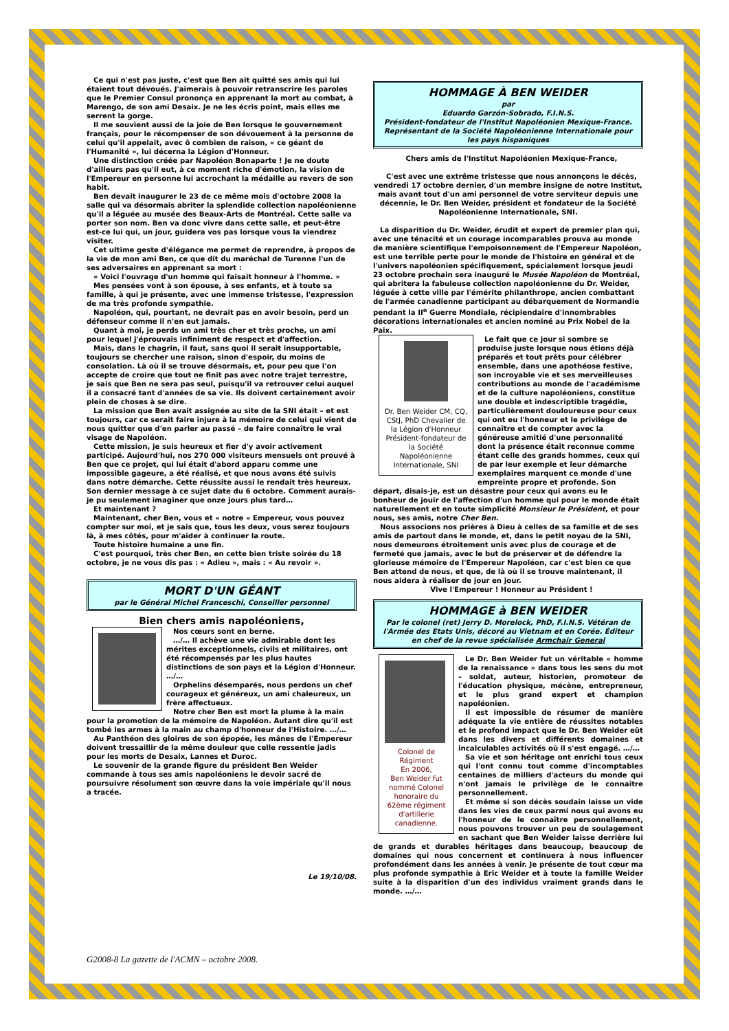Ce qui n'est pas juste, c'est que Ben ait quitté ses amis qui lui étaient tout dévoués. J'aimerais à pouvoir retranscrire les paroles que le Premier Consul prononça en apprenant la mort au combat, à Marengo, de son ami Desaix. Je ne les écris point, mais elles me serrent la gorge.
Il me souvient aussi de la joie de Ben lorsque le gouvernement français, pour le récompenser de son dévouement à la personne de celui qu'il appelait, avec ô combien de raison, « ce géant de l'Humanité », lui décerna la Légion d'Honneur.
Une distinction créée par Napoléon Bonaparte ! Je ne doute d'ailleurs pas qu'il eut, à ce moment riche d'émotion, la vision de l'Empereur en personne lui accrochant la médaille au revers de son habit.
Ben devait inaugurer le 23 de ce même mois d'octobre 2008 la salle qui va désormais abriter la splendide collection napoléonienne qu'il a léguée au musée des Beaux-Arts de Montréal. Cette salle va porter son nom. Ben va donc vivre dans cette salle, et peut-être est-ce lui qui, un jour, guidera vos pas lorsque vous la viendrez visiter.
Cet ultime geste d'élégance me permet de reprendre, à propos de la vie de mon ami Ben, ce que dit du maréchal de Turenne l'un de ses adversaires en apprenant sa mort :
« Voici l'ouvrage d'un homme qui faisait honneur à l'homme. »
Mes pensées vont à son épouse, à ses enfants, et à toute sa famille, à qui je présente, avec une immense tristesse, l'expression de ma très profonde sympathie.
Napoléon, qui, pourtant, ne devrait pas en avoir besoin, perd un défenseur comme il n'en eut jamais.
Quant à moi, je perds un ami très cher et très proche, un ami pour lequel j'éprouvais infiniment de respect et d'affection.
Mais, dans le chagrin, il faut, sans quoi il serait insupportable, toujours se chercher une raison, sinon d'espoir, du moins de consolation. Là où il se trouve désormais, et, pour peu que l'on accepte de croire que tout ne finit pas avec notre trajet terrestre, je sais que Ben ne sera pas seul, puisqu'il va retrouver celui auquel il a consacré tant d'années de sa vie. Ils doivent certainement avoir plein de choses à se dire.
La mission que Ben avait assignée au site de la SNI était – et est toujours, car ce serait faire injure à la mémoire de celui qui vient de nous quitter que d'en parler au passé – de faire connaître le vrai visage de Napoléon.
Cette mission, je suis heureux et fier d'y avoir activement participé. Aujourd'hui, nos 270 000 visiteurs mensuels ont prouvé à Ben que ce projet, qui lui était d'abord apparu comme une impossible gageure, a été réalisé, et que nous avons été suivis dans notre démarche. Cette réussite aussi le rendait très heureux. Son dernier message à ce sujet date du 6 octobre. Comment aurais-je pu seulement imaginer que onze jours plus tard…
Et maintenant ?
Maintenant, cher Ben, vous et « notre » Empereur, vous pouvez compter sur moi, et je sais que, tous les deux, vous serez toujours là, à mes côtés, pour m'aider à continuer la route.
Toute histoire humaine a une fin.
C'est pourquoi, très cher Ben, en cette bien triste soirée du 18 octobre, je ne vous dis pas : « Adieu », mais : « Au revoir ».
MORT D'UN GÉANT
par le Général Michel Franceschi, Conseiller personnel
Bien chers amis napoléoniens,
Nos cœurs sont en berne.
…/… Il achève une vie admirable dont les mérites exceptionnels, civils et militaires, ont été récompensés par les plus hautes distinctions de son pays et la Légion d'Honneur. …/…
Orphelins désemparés, nous perdons un chef courageux et généreux, un ami chaleureux, un frère affectueux.
Notre cher Ben est mort la plume à la main pour la promotion de la mémoire de Napoléon. Autant dire qu'il est tombé les armes à la main au champ d'honneur de l'Histoire. …/…
Au Panthéon des gloires de son épopée, les mânes de l'Empereur doivent tressaillir de la même douleur que celle ressentie jadis pour les morts de Desaix, Lannes et Duroc.
Le souvenir de la grande figure du président Ben Weider commande à tous ses amis napoléoniens le devoir sacré de poursuivre résolument son œuvre dans la voie impériale qu'il nous a tracée.
Le 19/10/08.
HOMMAGE À BEN WEIDER
par
Eduardo Garzón-Sobrado, F.I.N.S.
Président-fondateur de l'Institut Napoléonien Mexique-France. Représentant de la Société Napoléonienne Internationale pour les pays hispaniques
Chers amis de l'Institut Napoléonien Mexique-France,
C'est avec une extrême tristesse que nous annonçons le décès, vendredi 17 octobre dernier, d'un membre insigne de notre Institut, mais avant tout d'un ami personnel de votre serviteur depuis une décennie, le Dr. Ben Weider, président et fondateur de la Société Napoléonienne Internationale, SNI.
La disparition du Dr. Weider, érudit et expert de premier plan qui, avec une ténacité et un courage incomparables prouva au monde de manière scientifique l'empoisonnement de l'Empereur Napoléon, est une terrible perte pour le monde de l'histoire en général et de l'univers napoléonien spécifiquement, spécialement lorsque jeudi 23 octobre prochain sera inauguré le Musée Napoléon de Montréal, qui abritera la fabuleuse collection napoléonienne du Dr. Weider, léguée à cette ville par l'émérite philanthrope, ancien combattant de l'armée canadienne participant au débarquement de Normandie pendant la II<sup>e</sup> Guerre Mondiale, récipiendaire d'innombrables décorations internationales et ancien nominé au Prix Nobel de la Paix.
Dr. Ben Weider CM, CQ, CStJ, PhD Chevalier de la Légion d'Honneur Président-fondateur de la Société Napoléonienne Internationale, SNI
Le fait que ce jour si sombre se produise juste lorsque nous étions déjà préparés et tout prêts pour célébrer ensemble, dans une apothéose festive, son incroyable vie et ses merveilleuses contributions au monde de l'académisme et de la culture napoléoniens, constitue une double et indescriptible tragédie, particulièrement douloureuse pour ceux qui ont eu l'honneur et le privilège de connaître et de compter avec la généreuse amitié d'une personnalité dont la présence était reconnue comme étant celle des grands hommes, ceux qui de par leur exemple et leur démarche exemplaires marquent ce monde d'une empreinte propre et profonde. Son départ, disais-je, est un désastre pour ceux qui avons eu le bonheur de jouir de l'affection d'un homme qui pour le monde était naturellement et en toute simplicité Monsieur le Président, et pour nous, ses amis, notre Cher Ben.
Nous associons nos prières à Dieu à celles de sa famille et de ses amis de partout dans le monde, et, dans le petit noyau de la SNI, nous demeurons étroitement unis avec plus de courage et de fermeté que jamais, avec le but de préserver et de défendre la glorieuse mémoire de l'Empereur Napoléon, car c'est bien ce que Ben attend de nous, et que, de là où il se trouve maintenant, il nous aidera à réaliser de jour en jour.
Vive l'Empereur ! Honneur au Président !
HOMMAGE à BEN WEIDER
Par le colonel (ret) Jerry D. Morelock, PhD, F.I.N.S. Vétéran de l'Armée des Etats Unis, décoré au Vietnam et en Corée. Éditeur en chef de la revue spécialisée Armchair General
Colonel de Régiment
En 2006,
Ben Weider fut nommé Colonel honoraire du 62ème régiment d'artillerie canadienne.
Le Dr. Ben Weider fut un véritable « homme de la renaissance » dans tous les sens du mot – soldat, auteur, historien, promoteur de l'éducation physique, mécène, entrepreneur, et le plus grand expert et champion napoléonien.
Il est impossible de résumer de manière adéquate la vie entière de réussites notables et le profond impact que le Dr. Ben Weider eût dans les divers et différents domaines et incalculables activités où il s'est engagé. …/…
Sa vie et son héritage ont enrichi tous ceux qui l'ont connu tout comme d'incomptables centaines de milliers d'acteurs du monde qui n'ont jamais le privilège de le connaître personnellement.
Et même si son décès soudain laisse un vide dans les vies de ceux parmi nous qui avons eu l'honneur de le connaître personnellement, nous pouvons trouver un peu de soulagement en sachant que Ben Weider laisse derrière lui de grands et durables héritages dans beaucoup, beaucoup de domaines qui nous concernent et continuera à nous influencer profondément dans les années à venir. Je présente de tout cœur ma plus profonde sympathie à Eric Weider et à toute la famille Weider suite à la disparition d'un des individus vraiment grands dans le monde. …/…
G2008-8 La gazette de l'ACMN – octobre 2008.